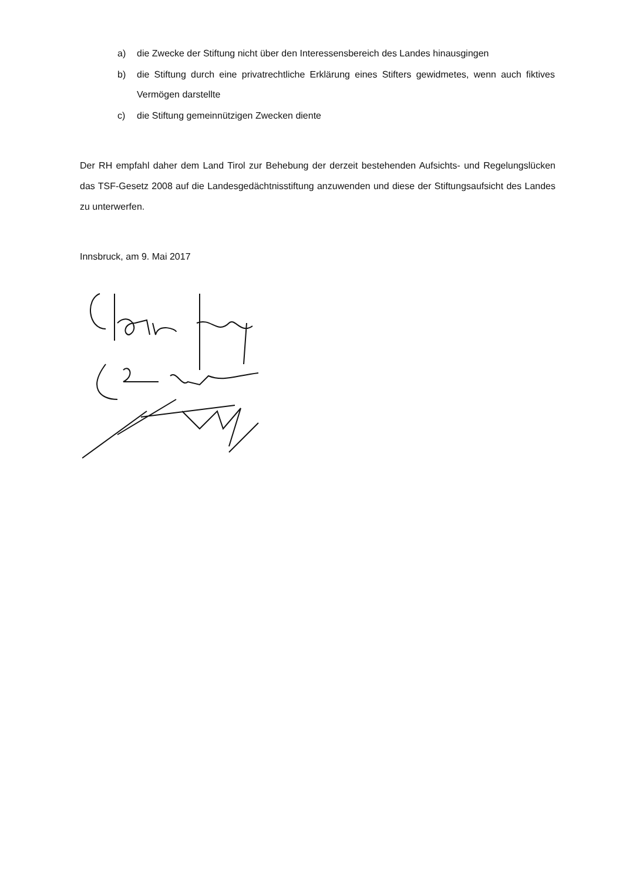a) die Zwecke der Stiftung nicht über den Interessensbereich des Landes hinausgingen
b) die Stiftung durch eine privatrechtliche Erklärung eines Stifters gewidmetes, wenn auch fiktives Vermögen darstellte
c) die Stiftung gemeinnützigen Zwecken diente
Der RH empfahl daher dem Land Tirol zur Behebung der derzeit bestehenden Aufsichts- und Regelungslücken das TSF-Gesetz 2008 auf die Landesgedächtnisstiftung anzuwenden und diese der Stiftungsaufsicht des Landes zu unterwerfen.
Innsbruck, am 9. Mai 2017